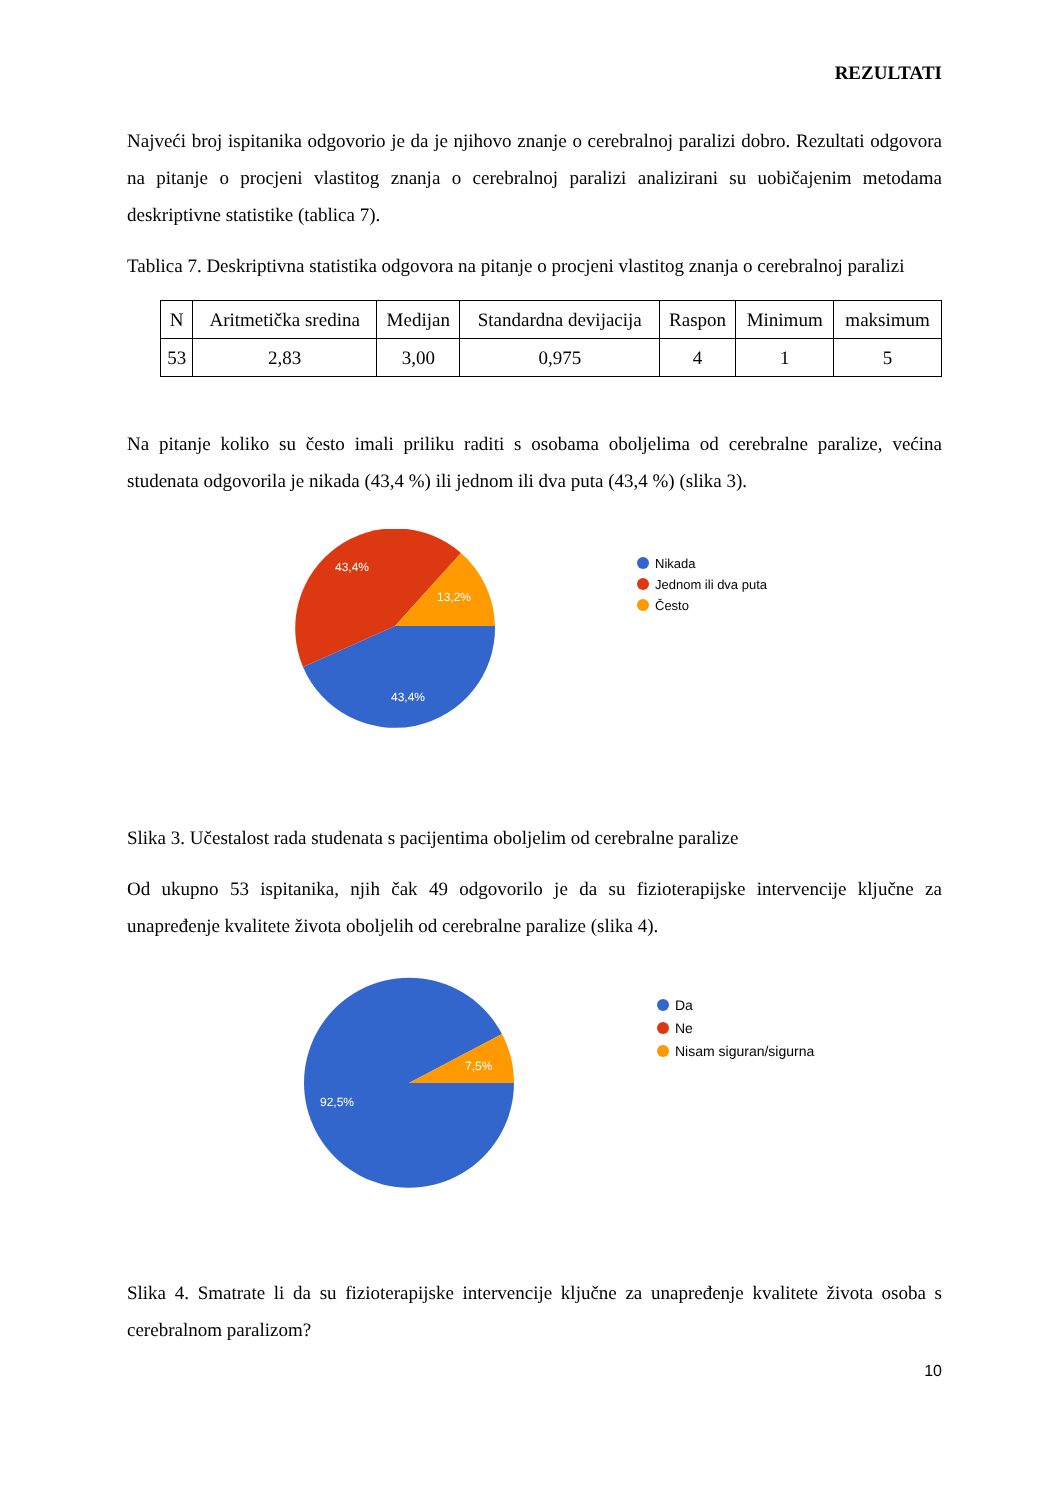REZULTATI
Najveći broj ispitanika odgovorio je da je njihovo znanje o cerebralnoj paralizi dobro. Rezultati odgovora na pitanje o procjeni vlastitog znanja o cerebralnoj paralizi analizirani su uobičajenim metodama deskriptivne statistike (tablica 7).
Tablica 7. Deskriptivna statistika odgovora na pitanje o procjeni vlastitog znanja o cerebralnoj paralizi
| N | Aritmetička sredina | Medijan | Standardna devijacija | Raspon | Minimum | maksimum |
| 53 | 2,83 | 3,00 | 0,975 | 4 | 1 | 5 |
Na pitanje koliko su često imali priliku raditi s osobama oboljelima od cerebralne paralize, većina studenata odgovorila je nikada (43,4 %) ili jednom ili dva puta (43,4 %) (slika 3).
43,4%
13,2%
43,4%
Nikada
Jednom ili dva puta
Često
Slika 3. Učestalost rada studenata s pacijentima oboljelim od cerebralne paralize
Od ukupno 53 ispitanika, njih čak 49 odgovorilo je da su fizioterapijske intervencije ključne za unapređenje kvalitete života oboljelih od cerebralne paralize (slika 4).
7,5%
92,5%
Da
Ne
Nisam siguran/sigurna
Slika 4. Smatrate li da su fizioterapijske intervencije ključne za unapređenje kvalitete života osoba s cerebralnom paralizom?
10